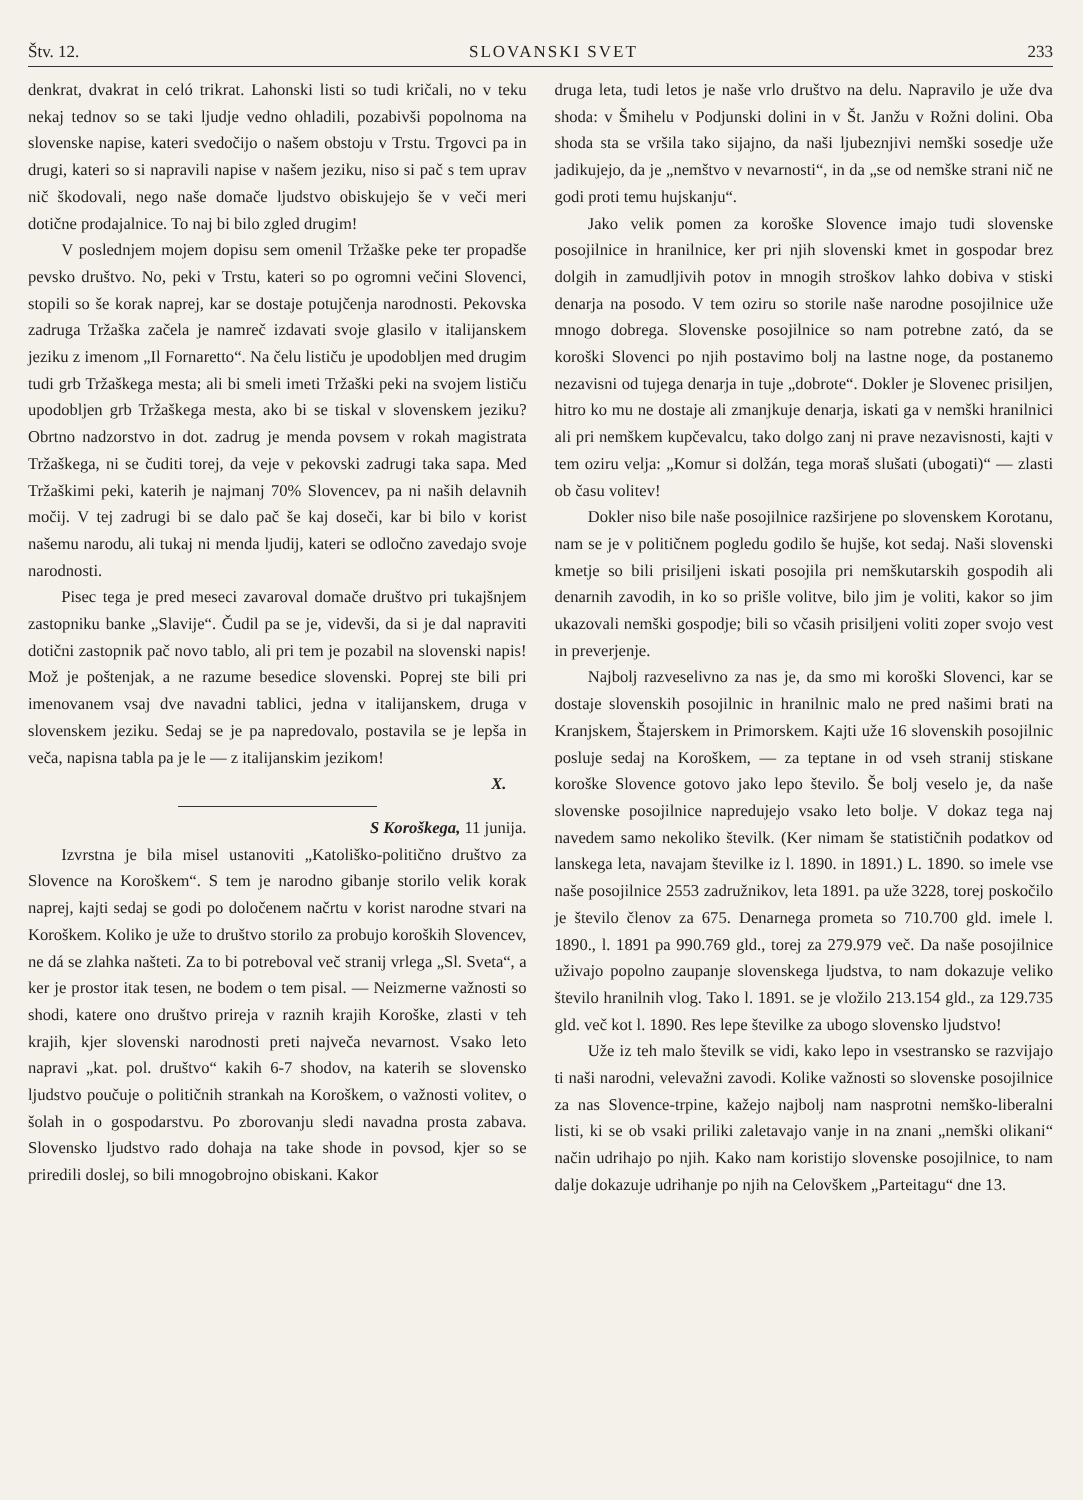Štv. 12. SLOVANSKI SVET 233
denkrat, dvakrat in celó trikrat. Lahonski listi so tudi kričali, no v teku nekaj tednov so se taki ljudje vedno ohladili, pozabivši popolnoma na slovenske napise, kateri svedočijo o našem obstoju v Trstu. Trgovci pa in drugi, kateri so si napravili napise v našem jeziku, niso si pač s tem uprav nič škodovali, nego naše domače ljudstvo obiskujejo še v veči meri dotične prodajalnice. To naj bi bilo zgled drugim!
V poslednjem mojem dopisu sem omenil Tržaške peke ter propadše pevsko društvo. No, peki v Trstu, kateri so po ogromni večini Slovenci, stopili so še korak naprej, kar se dostaje potujčenja narodnosti. Pekovska zadruga Tržaška začela je namreč izdavati svoje glasilo v italijanskem jeziku z imenom „Il Fornaretto“. Na čelu lističu je upodobljen med drugim tudi grb Tržaškega mesta; ali bi smeli imeti Tržaški peki na svojem lističu upodobljen grb Tržaškega mesta, ako bi se tiskal v slovenskem jeziku? Obrtno nadzorstvo in dot. zadrug je menda povsem v rokah magistrata Tržaškega, ni se čuditi torej, da veje v pekovski zadrugi taka sapa. Med Tržaškimi peki, katerih je najmanj 70% Slovencev, pa ni naših delavnih močij. V tej zadrugi bi se dalo pač še kaj doseči, kar bi bilo v korist našemu narodu, ali tukaj ni menda ljudij, kateri se odločno zavedajo svoje narodnosti.
Pisec tega je pred meseci zavaroval domače društvo pri tukajšnjem zastopniku banke „Slavije“. Čudil pa se je, videvši, da si je dal napraviti dotični zastopnik pač novo tablo, ali pri tem je pozabil na slovenski napis! Mož je poštenjak, a ne razume besedice slovenski. Poprej ste bili pri imenovanem vsaj dve navadni tablici, jedna v italijanskem, druga v slovenskem jeziku. Sedaj se je pa napredovalo, postavila se je lepša in veča, napisna tabla pa je le — z italijanskim jezikom!
X.
S Koroškega, 11 junija.
Izvrstna je bila misel ustanoviti „Katoliško-politično društvo za Slovence na Koroškem“. S tem je narodno gibanje storilo velik korak naprej, kajti sedaj se godi po določenem načrtu v korist narodne stvari na Koroškem. Koliko je uže to društvo storilo za probujo koroških Slovencev, ne dá se zlahka našteti. Za to bi potreboval več stranij vrlega „Sl. Sveta“, a ker je prostor itak tesen, ne bodem o tem pisal. — Neizmerne važnosti so shodi, katere ono društvo prireja v raznih krajih Koroške, zlasti v teh krajih, kjer slovenski narodnosti preti največa nevarnost. Vsako leto napravi „kat. pol. društvo“ kakih 6-7 shodov, na katerih se slovensko ljudstvo poučuje o političnih strankah na Koroškem, o važnosti volitev, o šolah in o gospodarstvu. Po zborovanju sledi navadna prosta zabava. Slovensko ljudstvo rado dohaja na take shode in povsod, kjer so se priredili doslej, so bili mnogobrojno obiskani. Kakor
druga leta, tudi letos je naše vrlo društvo na delu. Napravilo je uže dva shoda: v Šmihelu v Podjunski dolini in v Št. Janžu v Rožni dolini. Oba shoda sta se vršila tako sijajno, da naši ljubeznjivi nemški sosedje uže jadikujejo, da je „nemštvo v nevarnosti“, in da „se od nemške strani nič ne godi proti temu hujskanju“.
Jako velik pomen za koroške Slovence imajo tudi slovenske posojilnice in hranilnice, ker pri njih slovenski kmet in gospodar brez dolgih in zamudljivih potov in mnogih stroškov lahko dobiva v stiski denarja na posodo. V tem oziru so storile naše narodne posojilnice uže mnogo dobrega. Slovenske posojilnice so nam potrebne zató, da se koroški Slovenci po njih postavimo bolj na lastne noge, da postanemo nezavisni od tujega denarja in tuje „dobrote“. Dokler je Slovenec prisiljen, hitro ko mu ne dostaje ali zmanjkuje denarja, iskati ga v nemški hranilnici ali pri nemškem kupčevalcu, tako dolgo zanj ni prave nezavisnosti, kajti v tem oziru velja: „Komur si dolžán, tega moraš slušati (ubogati)“ — zlasti ob času volitev!
Dokler niso bile naše posojilnice razširjene po slovenskem Korotanu, nam se je v političnem pogledu godilo še hujše, kot sedaj. Naši slovenski kmetje so bili prisiljeni iskati posojila pri nemškutarskih gospodih ali denarnih zavodih, in ko so prišle volitve, bilo jim je voliti, kakor so jim ukazovali nemški gospodje; bili so včasih prisiljeni voliti zoper svojo vest in preverjenje.
Najbolj razveselivno za nas je, da smo mi koroški Slovenci, kar se dostaje slovenskih posojilnic in hranilnic malo ne pred našimi brati na Kranjskem, Štajerskem in Primorskem. Kajti uže 16 slovenskih posojilnic posluje sedaj na Koroškem, — za teptane in od vseh stranij stiskane koroške Slovence gotovo jako lepo število. Še bolj veselo je, da naše slovenske posojilnice napredujejo vsako leto bolje. V dokaz tega naj navedem samo nekoliko številk. (Ker nimam še statističnih podatkov od lanskega leta, navajam številke iz l. 1890. in 1891.) L. 1890. so imele vse naše posojilnice 2553 zadružnikov, leta 1891. pa uže 3228, torej poskočilo je število členov za 675. Denarnega prometa so 710.700 gld. imele l. 1890., l. 1891 pa 990.769 gld., torej za 279.979 več. Da naše posojilnice uživajo popolno zaupanje slovenskega ljudstva, to nam dokazuje veliko število hranilnih vlog. Tako l. 1891. se je vložilo 213.154 gld., za 129.735 gld. več kot l. 1890. Res lepe številke za ubogo slovensko ljudstvo!
Uže iz teh malo številk se vidi, kako lepo in vsestransko se razvijajo ti naši narodni, velevažni zavodi. Kolike važnosti so slovenske posojilnice za nas Slovence-trpine, kažejo najbolj nam nasprotni nemško-liberalni listi, ki se ob vsaki priliki zaletavajo vanje in na znani „nemški olikani“ način udrihajo po njih. Kako nam koristijo slovenske posojilnice, to nam dalje dokazuje udrihanje po njih na Celovškem „Parteitagu“ dne 13.